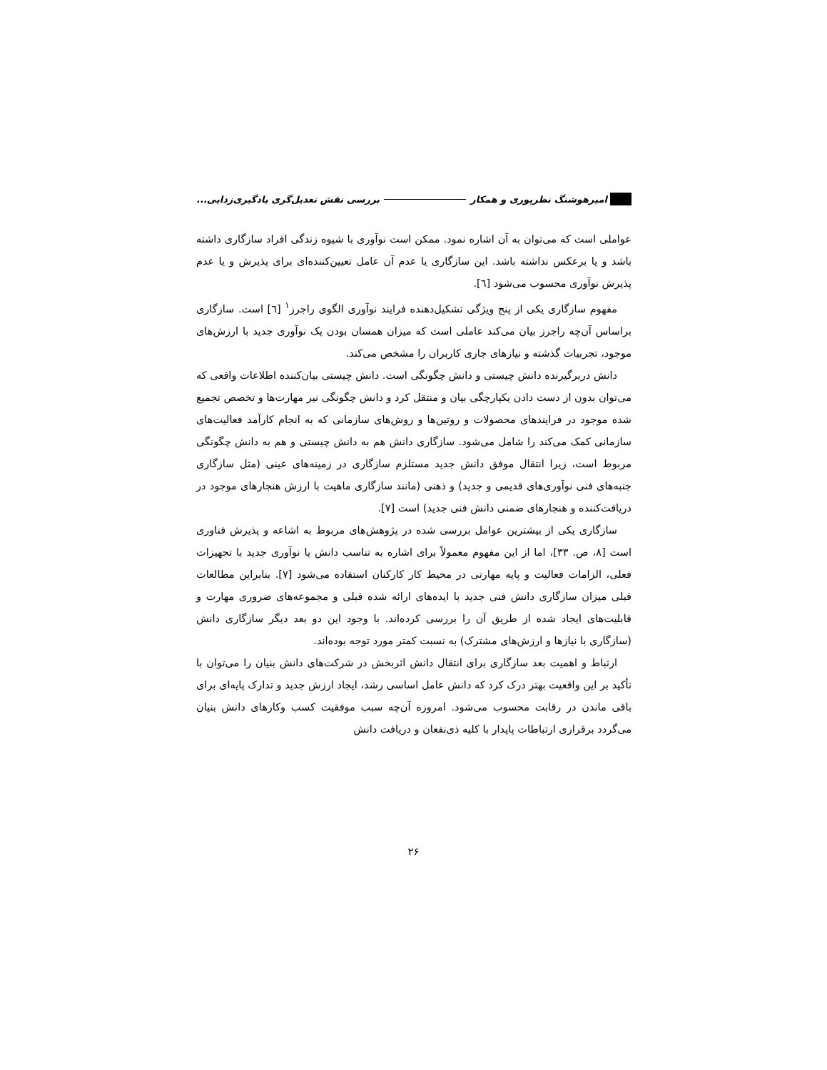امیرهوشنگ نظرپوری و همکار بررسی نقش تعدیل‌گری یادگیری‌زدایی...
عواملی است که می‌توان به آن اشاره نمود. ممکن است نوآوری با شیوه زندگی افراد سازگاری داشته باشد و یا برعکس نداشته باشد. این سازگاری یا عدم آن عامل تعیین‌کننده‌ای برای پذیرش و یا عدم پذیرش نوآوری محسوب می‌شود [٦].
مفهوم سازگاری یکی از پنج ویژگی تشکیل‌دهنده فرایند نوآوری الگوی راجرز<sup>١</sup> [٦] است. سازگاری براساس آن‌چه راجرز بیان می‌کند عاملی است که میزان همسان بودن یک نوآوری جدید با ارزش‌های موجود، تجربیات گذشته و نیازهای جاری کاربران را مشخص می‌کند.
دانش دربرگیرنده دانش چیستی و دانش چگونگی است. دانش چیستی بیان‌کننده اطلاعات واقعی که می‌توان بدون از دست دادن یکپارچگی بیان و منتقل کرد و دانش چگونگی نیز مهارت‌ها و تخصص تجمیع شده موجود در فرایندهای محصولات و روتین‌ها و روش‌های سازمانی که به انجام کارآمد فعالیت‌های سازمانی کمک می‌کند را شامل می‌شود. سازگاری دانش هم به دانش چیستی و هم به دانش چگونگی مربوط است، زیرا انتقال موفق دانش جدید مستلزم سازگاری در زمینه‌های عینی (مثل سازگاری جنبه‌های فنی نوآوری‌های قدیمی و جدید) و ذهنی (مانند سازگاری ماهیت با ارزش هنجارهای موجود در دریافت‌کننده و هنجارهای ضمنی دانش فنی جدید) است [٧].
سازگاری یکی از بیشترین عوامل بررسی شده در پژوهش‌های مربوط به اشاعه و پذیرش فناوری است [٨، ص. ٣٣]، اما از این مفهوم معمولاً برای اشاره به تناسب دانش یا نوآوری جدید با تجهیزات فعلی، الزامات فعالیت و پایه مهارتی در محیط کار کارکنان استفاده می‌شود [٧]. بنابراین مطالعات قبلی میزان سازگاری دانش فنی جدید با ایده‌های ارائه شده قبلی و مجموعه‌های ضروری مهارت و قابلیت‌های ایجاد شده از طریق آن را بررسی کرده‌اند. با وجود این دو بعد دیگر سازگاری دانش (سازگاری با نیازها و ارزش‌های مشترک) به نسبت کمتر مورد توجه بوده‌اند.
ارتباط و اهمیت بعد سازگاری برای انتقال دانش اثربخش در شرکت‌های دانش بنیان را می‌توان با تأکید بر این واقعیت بهتر درک کرد که دانش عامل اساسی رشد، ایجاد ارزش جدید و تدارک پایه‌ای برای باقی ماندن در رقابت محسوب می‌شود. امروزه آن‌چه سبب موفقیت کسب وکارهای دانش بنیان می‌گردد برقراری ارتباطات پایدار با کلیه ذی‌نفعان و دریافت دانش
٢۶